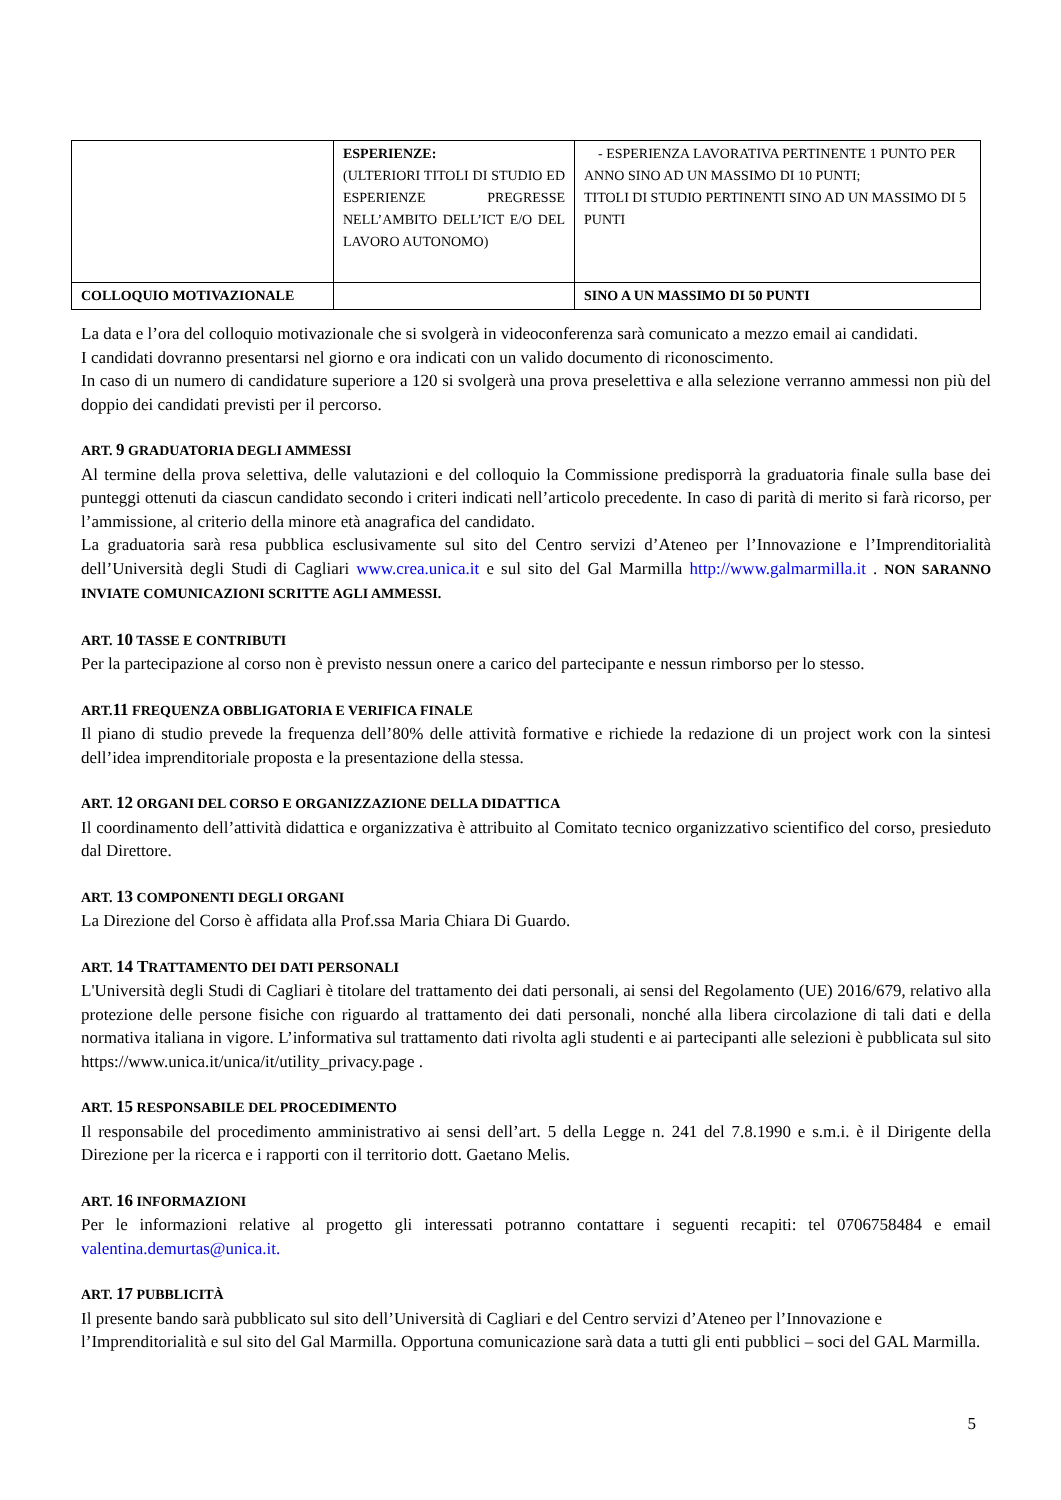| | ESPERIENZE: (ULTERIORI TITOLI DI STUDIO ED ESPERIENZE PREGRESSE NELL’AMBITO DELL’ICT E/O DEL LAVORO AUTONOMO) | - ESPERIENZA LAVORATIVA PERTINENTE 1 PUNTO PER ANNO SINO AD UN MASSIMO DI 10 PUNTI; TITOLI DI STUDIO PERTINENTI SINO AD UN MASSIMO DI 5 PUNTI |
| COLLOQUIO MOTIVAZIONALE | | SINO A UN MASSIMO DI 50 PUNTI |
La data e l’ora del colloquio motivazionale che si svolgerà in videoconferenza sarà comunicato a mezzo email ai candidati.
I candidati dovranno presentarsi nel giorno e ora indicati con un valido documento di riconoscimento.
In caso di un numero di candidature superiore a 120 si svolgerà una prova preselettiva e alla selezione verranno ammessi non più del doppio dei candidati previsti per il percorso.
ART. 9 GRADUATORIA DEGLI AMMESSI
Al termine della prova selettiva, delle valutazioni e del colloquio la Commissione predisporrà la graduatoria finale sulla base dei punteggi ottenuti da ciascun candidato secondo i criteri indicati nell’articolo precedente. In caso di parità di merito si farà ricorso, per l’ammissione, al criterio della minore età anagrafica del candidato.
La graduatoria sarà resa pubblica esclusivamente sul sito del Centro servizi d’Ateneo per l’Innovazione e l’Imprenditorialità dell’Università degli Studi di Cagliari www.crea.unica.it e sul sito del Gal Marmilla http://www.galmarmilla.it . NON SARANNO INVIATE COMUNICAZIONI SCRITTE AGLI AMMESSI.
ART. 10 TASSE E CONTRIBUTI
Per la partecipazione al corso non è previsto nessun onere a carico del partecipante e nessun rimborso per lo stesso.
ART.11 FREQUENZA OBBLIGATORIA E VERIFICA FINALE
Il piano di studio prevede la frequenza dell’80% delle attività formative e richiede la redazione di un project work con la sintesi dell’idea imprenditoriale proposta e la presentazione della stessa.
ART. 12 ORGANI DEL CORSO E ORGANIZZAZIONE DELLA DIDATTICA
Il coordinamento dell’attività didattica e organizzativa è attribuito al Comitato tecnico organizzativo scientifico del corso, presieduto dal Direttore.
ART. 13 COMPONENTI DEGLI ORGANI
La Direzione del Corso è affidata alla Prof.ssa Maria Chiara Di Guardo.
ART. 14 TRATTAMENTO DEI DATI PERSONALI
L'Università degli Studi di Cagliari è titolare del trattamento dei dati personali, ai sensi del Regolamento (UE) 2016/679, relativo alla protezione delle persone fisiche con riguardo al trattamento dei dati personali, nonché alla libera circolazione di tali dati e della normativa italiana in vigore. L’informativa sul trattamento dati rivolta agli studenti e ai partecipanti alle selezioni è pubblicata sul sito https://www.unica.it/unica/it/utility_privacy.page .
ART. 15 RESPONSABILE DEL PROCEDIMENTO
Il responsabile del procedimento amministrativo ai sensi dell’art. 5 della Legge n. 241 del 7.8.1990 e s.m.i. è il Dirigente della Direzione per la ricerca e i rapporti con il territorio dott. Gaetano Melis.
ART. 16 INFORMAZIONI
Per le informazioni relative al progetto gli interessati potranno contattare i seguenti recapiti: tel 0706758484 e email valentina.demurtas@unica.it.
ART. 17 PUBBLICITÀ
Il presente bando sarà pubblicato sul sito dell’Università di Cagliari e del Centro servizi d’Ateneo per l’Innovazione e l’Imprenditorialità e sul sito del Gal Marmilla. Opportuna comunicazione sarà data a tutti gli enti pubblici – soci del GAL Marmilla.
5